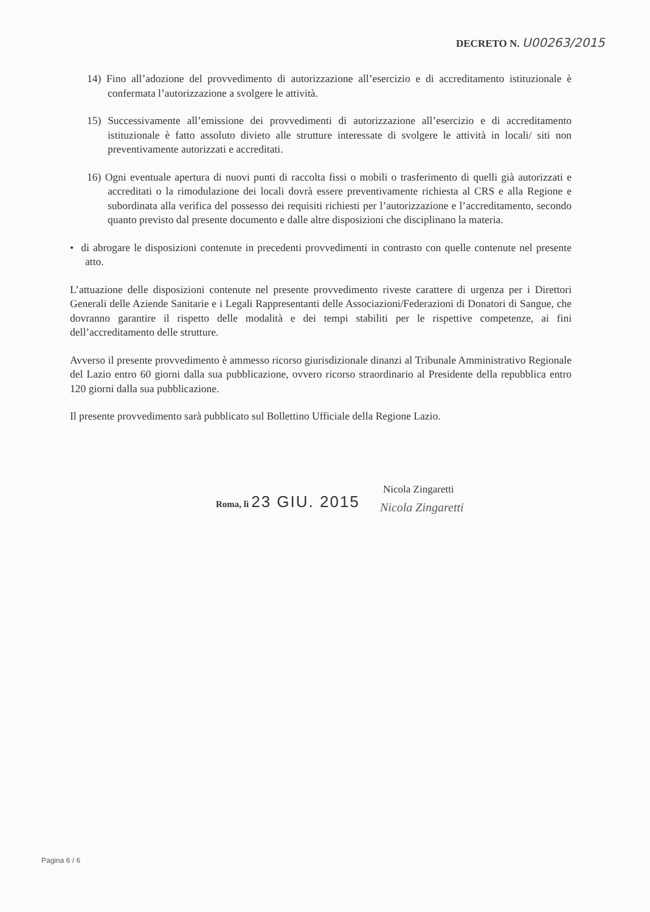DECRETO N. U00263/2015
14) Fino all’adozione del provvedimento di autorizzazione all’esercizio e di accreditamento istituzionale è confermata l’autorizzazione a svolgere le attività.
15) Successivamente all’emissione dei provvedimenti di autorizzazione all’esercizio e di accreditamento istituzionale è fatto assoluto divieto alle strutture interessate di svolgere le attività in locali/ siti non preventivamente autorizzati e accreditati.
16) Ogni eventuale apertura di nuovi punti di raccolta fissi o mobili o trasferimento di quelli già autorizzati e accreditati o la rimodulazione dei locali dovrà essere preventivamente richiesta al CRS e alla Regione e subordinata alla verifica del possesso dei requisiti richiesti per l’autorizzazione e l’accreditamento, secondo quanto previsto dal presente documento e dalle altre disposizioni che disciplinano la materia.
• di abrogare le disposizioni contenute in precedenti provvedimenti in contrasto con quelle contenute nel presente atto.
L’attuazione delle disposizioni contenute nel presente provvedimento riveste carattere di urgenza per i Direttori Generali delle Aziende Sanitarie e i Legali Rappresentanti delle Associazioni/Federazioni di Donatori di Sangue, che dovranno garantire il rispetto delle modalità e dei tempi stabiliti per le rispettive competenze, ai fini dell’accreditamento delle strutture.
Avverso il presente provvedimento è ammesso ricorso giurisdizionale dinanzi al Tribunale Amministrativo Regionale del Lazio entro 60 giorni dalla sua pubblicazione, ovvero ricorso straordinario al Presidente della repubblica entro 120 giorni dalla sua pubblicazione.
Il presente provvedimento sarà pubblicato sul Bollettino Ufficiale della Regione Lazio.
Roma, lì 23 GIU. 2015
Nicola Zingaretti
Nicola Zingaretti
Pagina 6 / 6